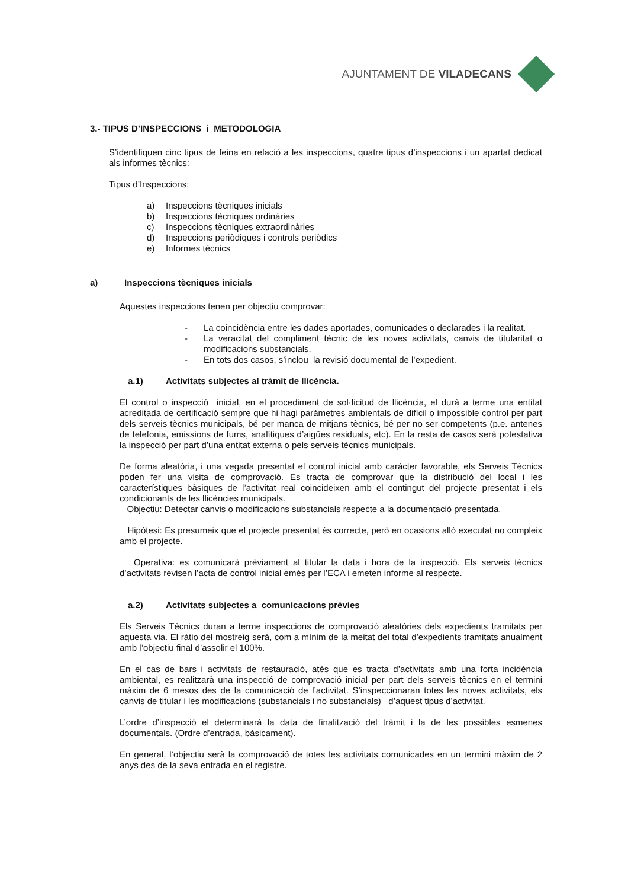AJUNTAMENT DE VILADECANS
3.- TIPUS D’INSPECCIONS i METODOLOGIA
S’identifiquen cinc tipus de feina en relació a les inspeccions, quatre tipus d’inspeccions i un apartat dedicat als informes tècnics:
Tipus d’Inspeccions:
a) Inspeccions tècniques inicials
b) Inspeccions tècniques ordinàries
c) Inspeccions tècniques extraordinàries
d) Inspeccions periòdiques i controls periòdics
e) Informes tècnics
a) Inspeccions tècniques inicials
Aquestes inspeccions tenen per objectiu comprovar:
- La coincidència entre les dades aportades, comunicades o declarades i la realitat.
- La veracitat del compliment tècnic de les noves activitats, canvis de titularitat o modificacions substancials.
- En tots dos casos, s’inclou la revisió documental de l’expedient.
a.1) Activitats subjectes al tràmit de llicència.
El control o inspecció inicial, en el procediment de sol·licitud de llicència, el durà a terme una entitat acreditada de certificació sempre que hi hagi paràmetres ambientals de difícil o impossible control per part dels serveis tècnics municipals, bé per manca de mitjans tècnics, bé per no ser competents (p.e. antenes de telefonia, emissions de fums, analítiques d’aigües residuals, etc). En la resta de casos serà potestativa la inspecció per part d’una entitat externa o pels serveis tècnics municipals.
De forma aleatòria, i una vegada presentat el control inicial amb caràcter favorable, els Serveis Tècnics poden fer una visita de comprovació. Es tracta de comprovar que la distribució del local i les característiques bàsiques de l’activitat real coincideixen amb el contingut del projecte presentat i els condicionants de les llicències municipals.
Objectiu: Detectar canvis o modificacions substancials respecte a la documentació presentada.
Hipòtesi: Es presumeix que el projecte presentat és correcte, però en ocasions allò executat no compleix amb el projecte.
Operativa: es comunicarà prèviament al titular la data i hora de la inspecció. Els serveis tècnics d’activitats revisen l’acta de control inicial emès per l’ECA i emeten informe al respecte.
a.2) Activitats subjectes a comunicacions prèvies
Els Serveis Tècnics duran a terme inspeccions de comprovació aleatòries dels expedients tramitats per aquesta via. El ràtio del mostreig serà, com a mínim de la meitat del total d’expedients tramitats anualment amb l’objectiu final d’assolir el 100%.
En el cas de bars i activitats de restauració, atès que es tracta d’activitats amb una forta incidència ambiental, es realitzarà una inspecció de comprovació inicial per part dels serveis tècnics en el termini màxim de 6 mesos des de la comunicació de l’activitat. S’inspeccionaran totes les noves activitats, els canvis de titular i les modificacions (substancials i no substancials) d’aquest tipus d’activitat.
L’ordre d’inspecció el determinarà la data de finalització del tràmit i la de les possibles esmenes documentals. (Ordre d’entrada, bàsicament).
En general, l’objectiu serà la comprovació de totes les activitats comunicades en un termini màxim de 2 anys des de la seva entrada en el registre.